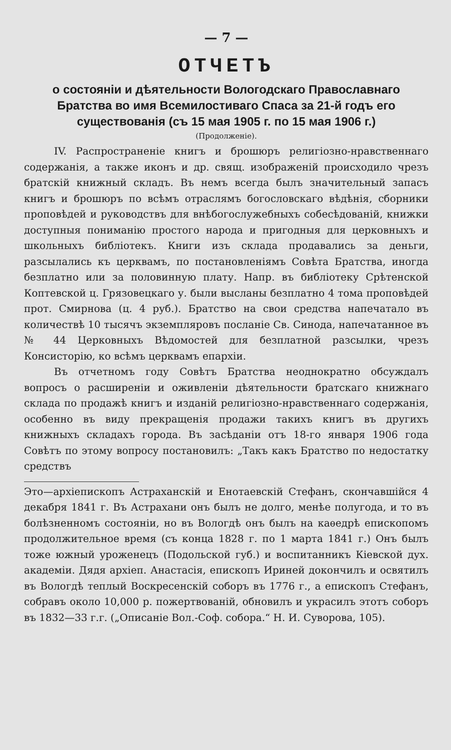— 7 —
ОТЧЕТЪ
о состояніи и дѣятельности Вологодскаго Православнаго Братства во имя Всемилостиваго Спаса за 21-й годъ его существованія (съ 15 мая 1905 г. по 15 мая 1906 г.)
(Продолженіе).
IV. Распространеніе книгъ и брошюръ религіозно-нравственнаго содержанія, а также иконъ и др. свящ. изображеній происходило чрезъ братскій книжный складъ. Въ немъ всегда былъ значительный запасъ книгъ и брошюръ по всѣмъ отраслямъ богословскаго вѣдѣнія, сборники проповѣдей и руководствъ для внѣбогослужебныхъ собесѣдованій, книжки доступныя пониманію простого народа и пригодныя для церковныхъ и школьныхъ библіотекъ. Книги изъ склада продавались за деньги, разсылались къ церквамъ, по постановленіямъ Совѣта Братства, иногда безплатно или за половинную плату. Напр. въ библіотеку Срѣтенской Коптевской ц. Грязовецкаго у. были высланы безплатно 4 тома проповѣдей прот. Смирнова (ц. 4 руб.). Братство на свои средства напечатало въ количествѣ 10 тысячъ экземпляровъ посланіе Св. Синода, напечатанное въ № 44 Церковныхъ Вѣдомостей для безплатной разсылки, чрезъ Консисторію, ко всѣмъ церквамъ епархіи.
Въ отчетномъ году Совѣтъ Братства неоднократно обсуждалъ вопросъ о расширеніи и оживленіи дѣятельности братскаго книжнаго склада по продажѣ книгъ и изданій религіозно-нравственнаго содержанія, особенно въ виду прекращенія продажи такихъ книгъ въ другихъ книжныхъ складахъ города. Въ засѣданіи отъ 18-го января 1906 года Совѣтъ по этому вопросу постановилъ: „Такъ какъ Братство по недостатку средствъ
Это—архіепископъ Астраханскій и Енотаевскій Стефанъ, скончавшійся 4 декабря 1841 г. Въ Астрахани онъ былъ не долго, менѣе полугода, и то въ болѣзненномъ состояніи, но въ Вологдѣ онъ былъ на каѳедрѣ епископомъ продолжительное время (съ конца 1828 г. по 1 марта 1841 г.) Онъ былъ тоже южный уроженецъ (Подольской губ.) и воспитанникъ Кіевской дух. академіи. Дядя архіеп. Анастасія, епископъ Ириней докончилъ и освятилъ въ Вологдѣ теплый Воскресенскій соборъ въ 1776 г., а епископъ Стефанъ, собравъ около 10,000 р. пожертвованій, обновилъ и украсилъ этотъ соборъ въ 1832—33 г.г. („Описаніе Вол.-Соф. собора.“ Н. И. Суворова, 105).